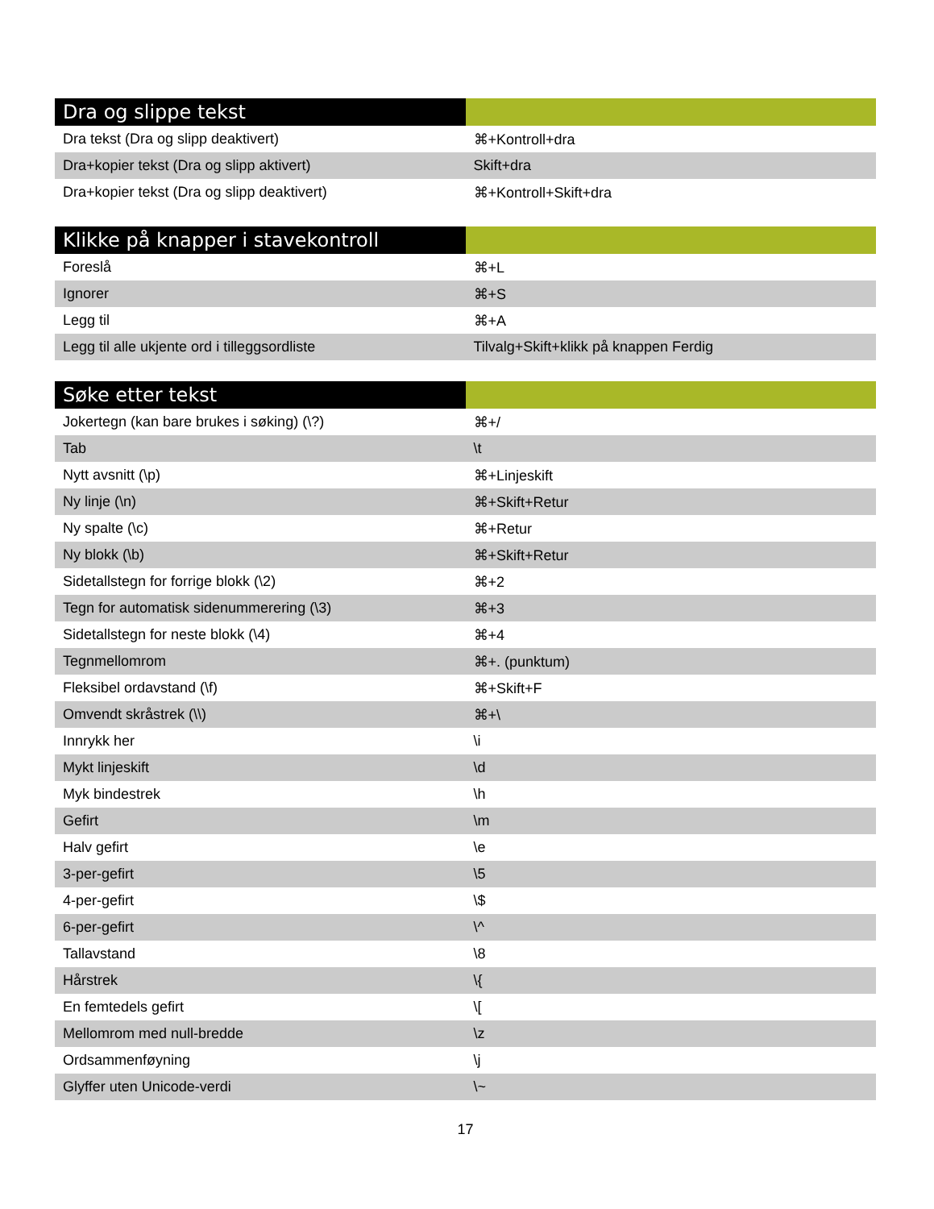| Dra og slippe tekst | |
| --- | --- |
| Dra tekst (Dra og slipp deaktivert) | ⌘+Kontroll+dra |
| Dra+kopier tekst (Dra og slipp aktivert) | Skift+dra |
| Dra+kopier tekst (Dra og slipp deaktivert) | ⌘+Kontroll+Skift+dra |
| Klikke på knapper i stavekontroll | |
| --- | --- |
| Foreslå | ⌘+L |
| Ignorer | ⌘+S |
| Legg til | ⌘+A |
| Legg til alle ukjente ord i tilleggsordliste | Tilvalg+Skift+klikk på knappen Ferdig |
| Søke etter tekst | |
| --- | --- |
| Jokertegn (kan bare brukes i søking) (\?) | ⌘+/ |
| Tab | \t |
| Nytt avsnitt (\p) | ⌘+Linjeskift |
| Ny linje (\n) | ⌘+Skift+Retur |
| Ny spalte (\c) | ⌘+Retur |
| Ny blokk (\b) | ⌘+Skift+Retur |
| Sidetallstegn for forrige blokk (\2) | ⌘+2 |
| Tegn for automatisk sidenummerering (\3) | ⌘+3 |
| Sidetallstegn for neste blokk (\4) | ⌘+4 |
| Tegnmellomrom | ⌘+. (punktum) |
| Fleksibel ordavstand (\f) | ⌘+Skift+F |
| Omvendt skråstrek (\\) | ⌘+\ |
| Innrykk her | \i |
| Mykt linjeskift | \d |
| Myk bindestrek | \h |
| Gefirt | \m |
| Halv gefirt | \e |
| 3-per-gefirt | \5 |
| 4-per-gefirt | \$ |
| 6-per-gefirt | \^ |
| Tallavstand | \8 |
| Hårstrek | \{ |
| En femtedels gefirt | \[ |
| Mellomrom med null-bredde | \z |
| Ordsammenføyning | \j |
| Glyffer uten Unicode-verdi | \~ |
17